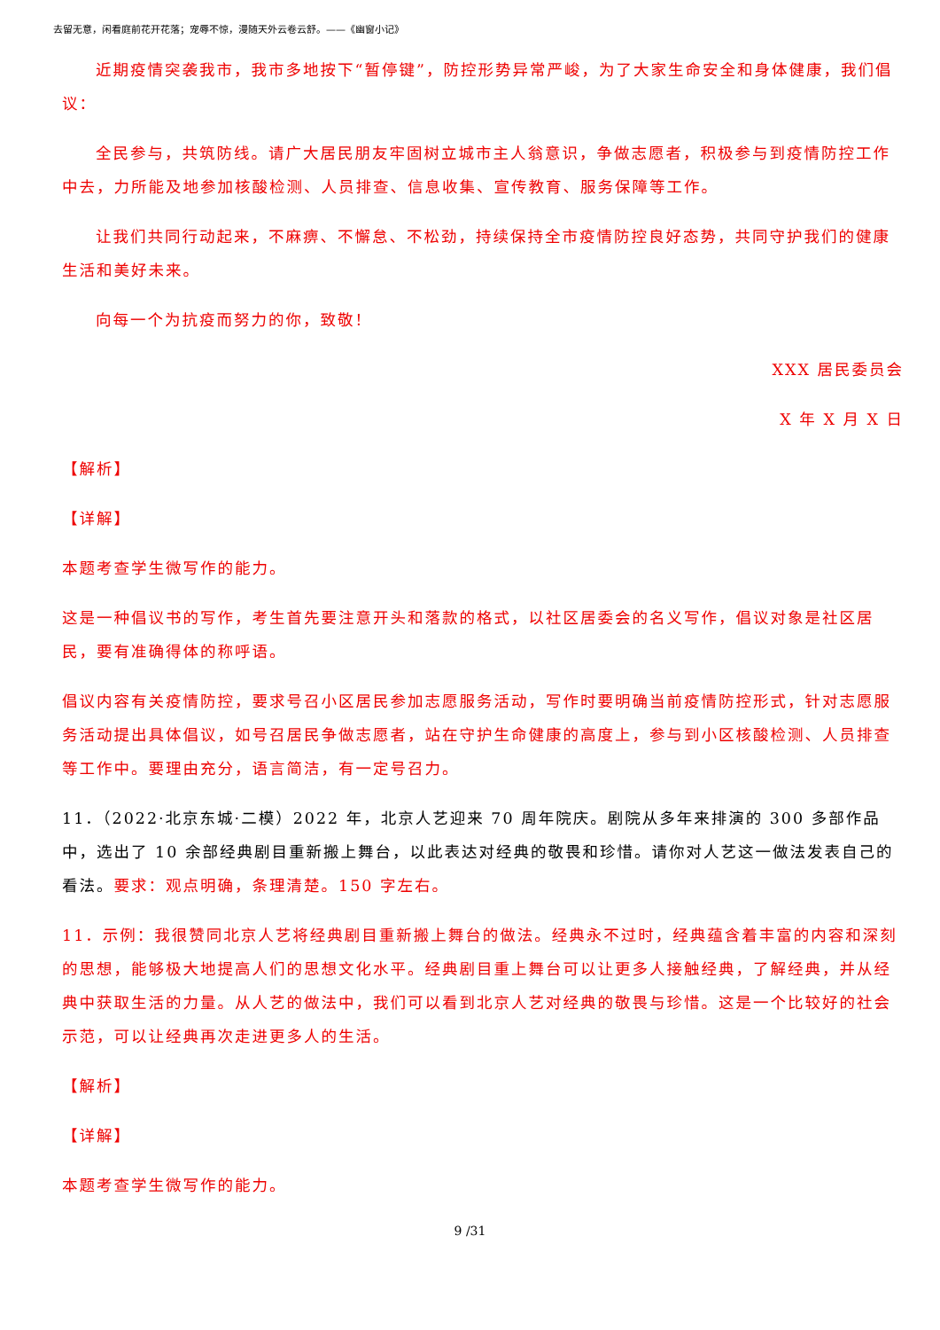去留无意，闲看庭前花开花落；宠辱不惊，漫随天外云卷云舒。——《幽窗小记》
近期疫情突袭我市，我市多地按下“暂停键”，防控形势异常严峻，为了大家生命安全和身体健康，我们倡议：
全民参与，共筑防线。请广大居民朋友牢固树立城市主人翁意识，争做志愿者，积极参与到疫情防控工作中去，力所能及地参加核酸检测、人员排查、信息收集、宣传教育、服务保障等工作。
让我们共同行动起来，不麻痹、不懈怠、不松劲，持续保持全市疫情防控良好态势，共同守护我们的健康生活和美好未来。
向每一个为抗疫而努力的你，致敬！
XXX 居民委员会
X 年 X 月 X 日
【解析】
【详解】
本题考查学生微写作的能力。
这是一种倡议书的写作，考生首先要注意开头和落款的格式，以社区居委会的名义写作，倡议对象是社区居民，要有准确得体的称呼语。
倡议内容有关疫情防控，要求号召小区居民参加志愿服务活动，写作时要明确当前疫情防控形式，针对志愿服务活动提出具体倡议，如号召居民争做志愿者，站在守护生命健康的高度上，参与到小区核酸检测、人员排查等工作中。要理由充分，语言简洁，有一定号召力。
11．（2022·北京东城·二模）2022 年，北京人艺迎来 70 周年院庆。剧院从多年来排演的 300 多部作品中，选出了 10 余部经典剧目重新搬上舞台，以此表达对经典的敬畏和珍惜。请你对人艺这一做法发表自己的看法。要求：观点明确，条理清楚。150 字左右。
11．示例：我很赞同北京人艺将经典剧目重新搬上舞台的做法。经典永不过时，经典蕴含着丰富的内容和深刻的思想，能够极大地提高人们的思想文化水平。经典剧目重上舞台可以让更多人接触经典，了解经典，并从经典中获取生活的力量。从人艺的做法中，我们可以看到北京人艺对经典的敬畏与珍惜。这是一个比较好的社会示范，可以让经典再次走进更多人的生活。
【解析】
【详解】
本题考查学生微写作的能力。
9 /31